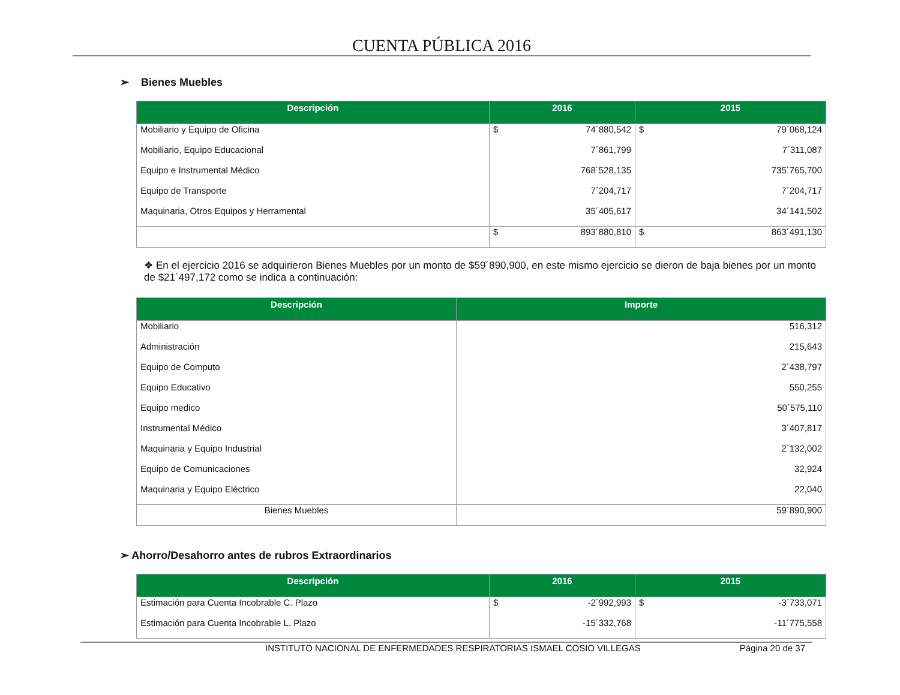CUENTA PÚBLICA 2016
➢ Bienes Muebles
| Descripción | 2016 | 2015 |
| --- | --- | --- |
| Mobiliario y Equipo de Oficina | $ 74´880,542 | $ 79´068,124 |
| Mobiliario, Equipo Educacional | 7´861,799 | 7´311,087 |
| Equipo e Instrumental Médico | 768´528,135 | 735´765,700 |
| Equipo de Transporte | 7´204,717 | 7´204,717 |
| Maquinaria, Otros Equipos y Herramental | 35´405,617 | 34´141,502 |
| | $ 893´880,810 | $ 863´491,130 |
❖ En el ejercicio 2016 se adquirieron Bienes Muebles por un monto de $59´890,900, en este mismo ejercicio se dieron de baja bienes por un monto de $21´497,172 como se indica a continuación:
| Descripción | Importe |
| --- | --- |
| Mobiliario | 516,312 |
| Administración | 215,643 |
| Equipo de Computo | 2´438,797 |
| Equipo Educativo | 550,255 |
| Equipo medico | 50´575,110 |
| Instrumental Médico | 3´407,817 |
| Maquinaria y Equipo Industrial | 2´132,002 |
| Equipo de Comunicaciones | 32,924 |
| Maquinaria y Equipo Eléctrico | 22,040 |
| Bienes Muebles | 59´890,900 |
➢ Ahorro/Desahorro antes de rubros Extraordinarios
| Descripción | 2016 | 2015 |
| --- | --- | --- |
| Estimación para Cuenta Incobrable C. Plazo | $ -2´992,993 | $ -3´733,071 |
| Estimación para Cuenta Incobrable L. Plazo | -15´332,768 | -11´775,558 |
INSTITUTO NACIONAL DE ENFERMEDADES RESPIRATORIAS ISMAEL COSIO VILLEGAS Página 20 de 37